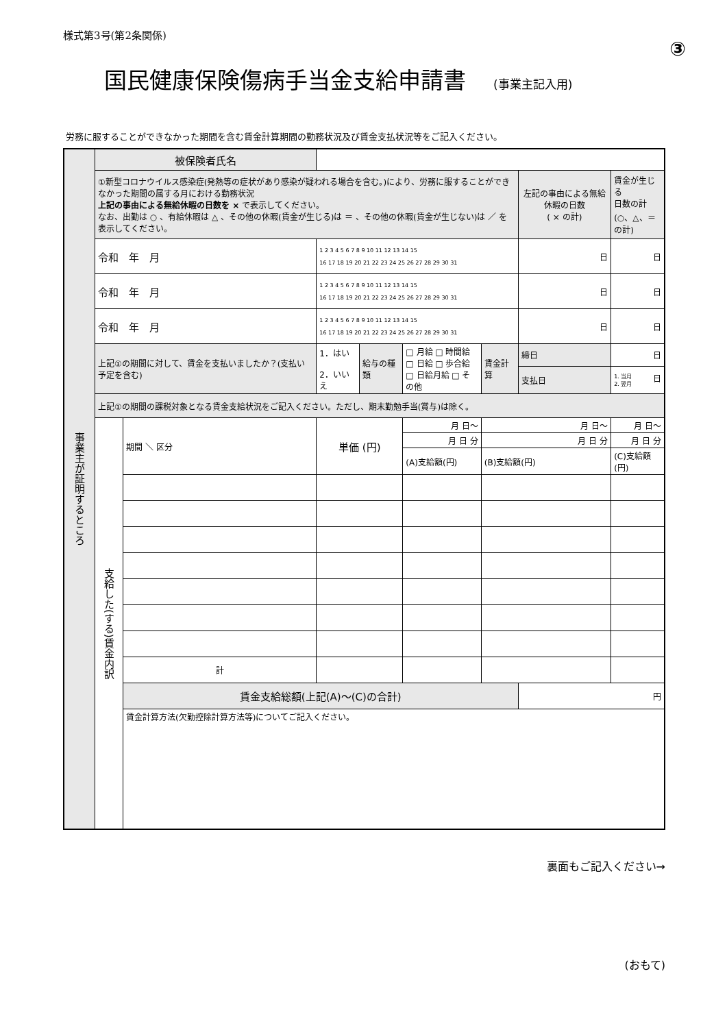様式第3号(第2条関係)
③
国民健康保険傷病手当金支給申請書 (事業主記入用)
労務に服することができなかった期間を含む賃金計算期間の勤務状況及び賃金支払状況等をご記入ください。
| 事業主が証明するところ | 被保険者氏名 | | | | | | | |
| | ①新型コロナウイルス感染症(発熱等の症状があり感染が疑われる場合を含む。)により、労務に服することができなかった期間の属する月における勤務状況 上記の事由による無給休暇の日数を × で表示してください。 なお、出勤は ○ 、有給休暇は △ 、その他の休暇(賃金が生じる)は ＝ 、その他の休暇(賃金が生じない)は ／ を表示してください。 | | | | | | 左記の事由による無給休暇の日数 ( × の計) | 賃金が生じる 日数の計 (○、△、＝の計) |
| | 令和 年 月 | | 1 2 3 4 5 6 7 8 9 10 11 12 13 14 15 16 17 18 19 20 21 22 23 24 25 26 27 28 29 30 31 | | | | 日 | 日 |
| | 令和 年 月 | | 1 2 3 4 5 6 7 8 9 10 11 12 13 14 15 16 17 18 19 20 21 22 23 24 25 26 27 28 29 30 31 | | | | 日 | 日 |
| | 令和 年 月 | | 1 2 3 4 5 6 7 8 9 10 11 12 13 14 15 16 17 18 19 20 21 22 23 24 25 26 27 28 29 30 31 | | | | 日 | 日 |
| | 上記①の期間に対して、賃金を支払いましたか？(支払い予定を含む) | | 1．はい 2．いいえ | 給与の種類 | □ 月給 □ 時間給 □ 日給 □ 歩合給 □ 日給月給 □ その他 | 賃金計算 | 締日 | 日 |
| | | | | | | | 支払日 | 1. 当月 2. 翌月 日 |
| | 上記①の期間の課税対象となる賃金支給状況をご記入ください。ただし、期末勤勉手当(賞与)は除く。 | | | | | | | |
| | 支給した(する)賃金内訳 | 期間 ＼ 区分 | 単価 (円) | | 月 日～ | 月 日～ | | 月 日～ |
| | | | | | 月 日 分 | 月 日 分 | | 月 日 分 |
| | | | | | (A)支給額(円) | (B)支給額(円) | | (C)支給額(円) |
| | | 計 | | | | | | |
| | | 賃金支給総額(上記(A)～(C)の合計) | | | | | 円 | |
| | | 賃金計算方法(欠勤控除計算方法等)についてご記入ください。 | | | | | | |
裏面もご記入ください→
(おもて)